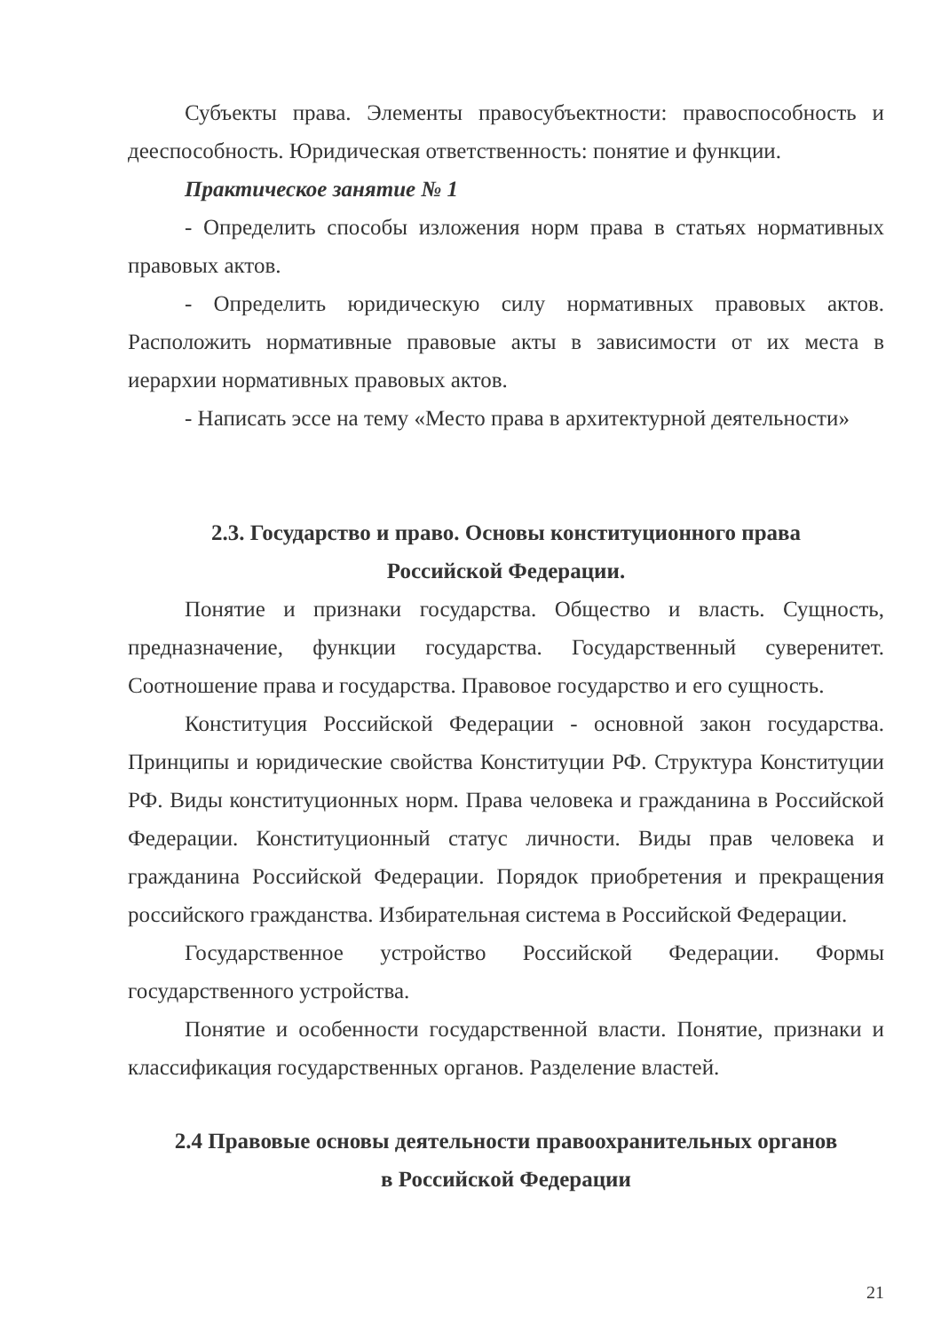Субъекты права. Элементы правосубъектности: правоспособность и дееспособность. Юридическая ответственность: понятие и функции.
Практическое занятие № 1
- Определить способы изложения норм права в статьях нормативных правовых актов.
- Определить юридическую силу нормативных правовых актов. Расположить нормативные правовые акты в зависимости от их места в иерархии нормативных правовых актов.
- Написать эссе на тему «Место права в архитектурной деятельности»
2.3. Государство и право. Основы конституционного права
Российской Федерации.
Понятие и признаки государства. Общество и власть. Сущность, предназначение, функции государства. Государственный суверенитет. Соотношение права и государства. Правовое государство и его сущность.
Конституция Российской Федерации - основной закон государства. Принципы и юридические свойства Конституции РФ. Структура Конституции РФ. Виды конституционных норм. Права человека и гражданина в Российской Федерации. Конституционный статус личности. Виды прав человека и гражданина Российской Федерации. Порядок приобретения и прекращения российского гражданства. Избирательная система в Российской Федерации.
Государственное устройство Российской Федерации. Формы государственного устройства.
Понятие и особенности государственной власти. Понятие, признаки и классификация государственных органов. Разделение властей.
2.4 Правовые основы деятельности правоохранительных органов
в Российской Федерации
21